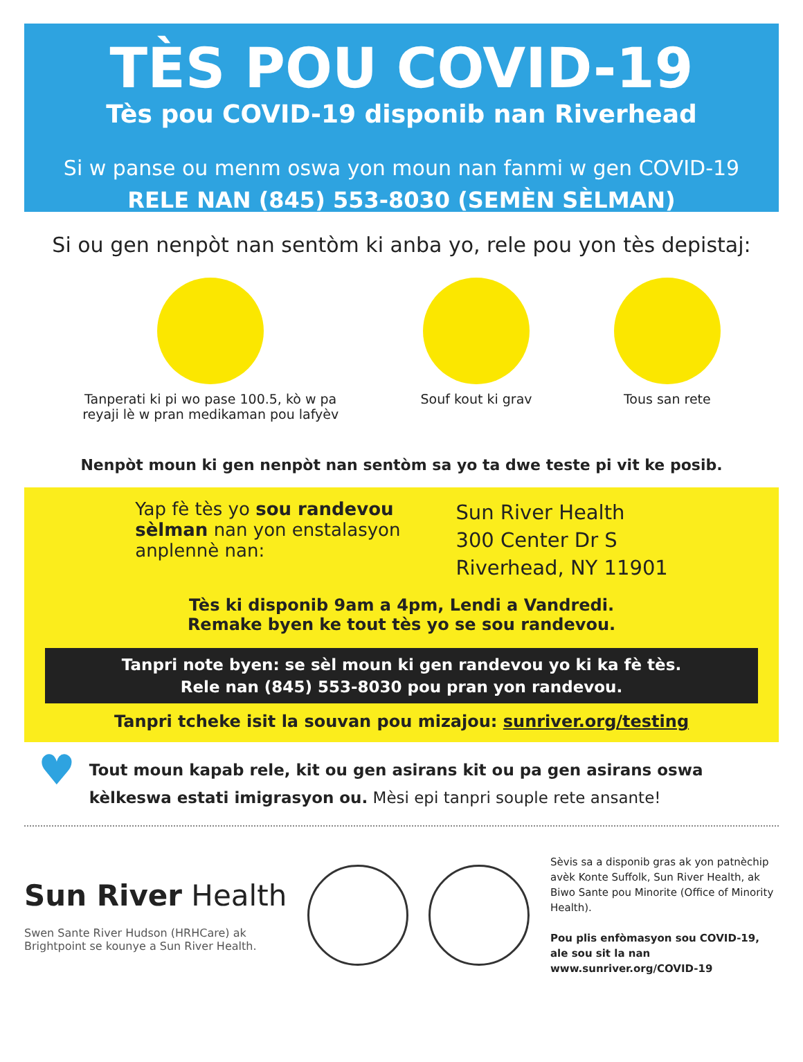TÈS POU COVID-19
Tès pou COVID-19 disponib nan Riverhead
Si w panse ou menm oswa yon moun nan fanmi w gen COVID-19
RELE NAN (845) 553-8030 (SEMÈN SÈLMAN)
Si ou gen nenpòt nan sentòm ki anba yo, rele pou yon tès depistaj:
Tanperati ki pi wo pase 100.5, kò w pa
reyaji lè w pran medikaman pou lafyèv
Souf kout ki grav Tous san rete
Nenpòt moun ki gen nenpòt nan sentòm sa yo ta dwe teste pi vit ke posib.
Yap fè tès yo sou randevou
sèlman nan yon enstalasyon
anplennè nan:
Sun River Health
300 Center Dr S
Riverhead, NY 11901
Tès ki disponib 9am a 4pm, Lendi a Vandredi.
Remake byen ke tout tès yo se sou randevou.
Tanpri note byen: se sèl moun ki gen randevou yo ki ka fè tès.
Rele nan (845) 553-8030 pou pran yon randevou.
Tanpri tcheke isit la souvan pou mizajou: sunriver.org/testing
♥
Tout moun kapab rele, kit ou gen asirans kit ou pa gen asirans oswa kèlkeswa estati imigrasyon ou. Mèsi epi tanpri souple rete ansante!
Sun River Health
Swen Sante River Hudson (HRHCare) ak
Brightpoint se kounye a Sun River Health.
Sèvis sa a disponib gras ak yon patnèchip avèk Konte Suffolk, Sun River Health, ak Biwo Sante pou Minorite (Office of Minority Health).
Pou plis enfòmasyon sou COVID-19, ale sou sit la nan www.sunriver.org/COVID-19